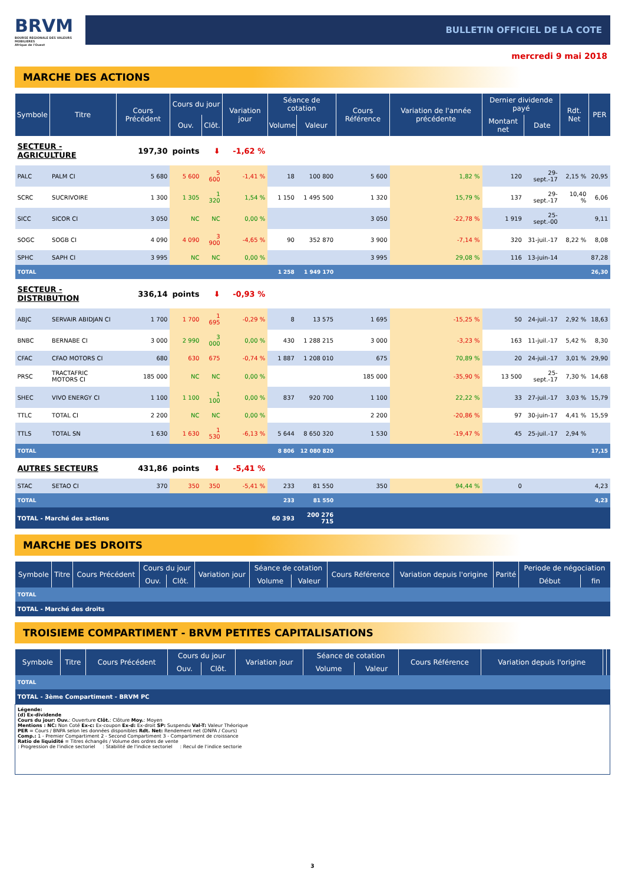BRVM
BOURSE REGIONALE DES VALEURS MOBILIERES
Afrique de l'Ouest
BULLETIN OFFICIEL DE LA COTE
mercredi 9 mai 2018
MARCHE DES ACTIONS
| Symbole | Titre | Cours Précédent | Cours du jour | | Variation jour | Séance de cotation | | Cours Référence | Variation de l'année précédente | Dernier dividende payé | | Rdt. Net | PER |
| --- | --- | --- | --- | --- | --- | --- | --- | --- | --- | --- | --- | --- | --- |
| | | | Ouv. | Clôt. | | Volume | Valeur | | | Montant net | Date | | |
| SECTEUR - AGRICULTURE | | 197,30 | points | ⬇ | -1,62 % | | | | | | | | |
| PALC | PALM CI | 5 680 | 5 600 | 5 600 | -1,41 % | 18 | 100 800 | 5 600 | 1,82 % | 120 | 29-sept.-17 | 2,15 % | 20,95 |
| SCRC | SUCRIVOIRE | 1 300 | 1 305 | 1 320 | 1,54 % | 1 150 | 1 495 500 | 1 320 | 15,79 % | 137 | 29-sept.-17 | 10,40 % | 6,06 |
| SICC | SICOR CI | 3 050 | NC | NC | 0,00 % | | | 3 050 | -22,78 % | 1 919 | 25-sept.-00 | | 9,11 |
| SOGC | SOGB CI | 4 090 | 4 090 | 3 900 | -4,65 % | 90 | 352 870 | 3 900 | -7,14 % | 320 | 31-juil.-17 | 8,22 % | 8,08 |
| SPHC | SAPH CI | 3 995 | NC | NC | 0,00 % | | | 3 995 | 29,08 % | 116 | 13-juin-14 | | 87,28 |
| TOTAL | | | | | | 1 258 | 1 949 170 | | | | | | 26,30 |
| SECTEUR - DISTRIBUTION | | 336,14 | points | ⬇ | -0,93 % | | | | | | | | |
| ABJC | SERVAIR ABIDJAN CI | 1 700 | 1 700 | 1 695 | -0,29 % | 8 | 13 575 | 1 695 | -15,25 % | 50 | 24-juil.-17 | 2,92 % | 18,63 |
| BNBC | BERNABE CI | 3 000 | 2 990 | 3 000 | 0,00 % | 430 | 1 288 215 | 3 000 | -3,23 % | 163 | 11-juil.-17 | 5,42 % | 8,30 |
| CFAC | CFAO MOTORS CI | 680 | 630 | 675 | -0,74 % | 1 887 | 1 208 010 | 675 | 70,89 % | 20 | 24-juil.-17 | 3,01 % | 29,90 |
| PRSC | TRACTAFRIC MOTORS CI | 185 000 | NC | NC | 0,00 % | | | 185 000 | -35,90 % | 13 500 | 25-sept.-17 | 7,30 % | 14,68 |
| SHEC | VIVO ENERGY CI | 1 100 | 1 100 | 1 100 | 0,00 % | 837 | 920 700 | 1 100 | 22,22 % | 33 | 27-juil.-17 | 3,03 % | 15,79 |
| TTLC | TOTAL CI | 2 200 | NC | NC | 0,00 % | | | 2 200 | -20,86 % | 97 | 30-juin-17 | 4,41 % | 15,59 |
| TTLS | TOTAL SN | 1 630 | 1 630 | 1 530 | -6,13 % | 5 644 | 8 650 320 | 1 530 | -19,47 % | 45 | 25-juil.-17 | 2,94 % | |
| TOTAL | | | | | | 8 806 | 12 080 820 | | | | | | 17,15 |
| AUTRES SECTEURS | | 431,86 | points | ⬇ | -5,41 % | | | | | | | | |
| STAC | SETAO CI | 370 | 350 | 350 | -5,41 % | 233 | 81 550 | 350 | 94,44 % | 0 | | | 4,23 |
| TOTAL | | | | | | 233 | 81 550 | | | | | | 4,23 |
| TOTAL - Marché des actions | | | | | | 60 393 | 200 276 715 | | | | | | |
MARCHE DES DROITS
| Symbole | Titre | Cours Précédent | Cours du jour | | Variation jour | Séance de cotation | | Cours Référence | Variation depuis l'origine | Parité | Periode de négociation | |
| --- | --- | --- | --- | --- | --- | --- | --- | --- | --- | --- | --- | --- |
| | | | Ouv. | Clôt. | | Volume | Valeur | | | | Début | fin |
| TOTAL | | | | | | | | | | | | |
| TOTAL - Marché des droits | | | | | | | | | | | | |
TROISIEME COMPARTIMENT - BRVM PETITES CAPITALISATIONS
| Symbole | Titre | Cours Précédent | Cours du jour | | Variation jour | Séance de cotation | | Cours Référence | Variation depuis l'origine | | |
| --- | --- | --- | --- | --- | --- | --- | --- | --- | --- | --- | --- |
| | | | Ouv. | Clôt. | | Volume | Valeur | | | | |
| TOTAL | | | | | | | | | | | |
| TOTAL - 3ème Compartiment - BRVM PC | | | | | | | | | | | |
Légende:
(d) Ex-dividende
Cours du jour: Ouv.: Ouverture Clôt.: Clôture Moy.: Moyen
Mentions : NC: Non Coté Ex-c: Ex-coupon Ex-d: Ex-droit SP: Suspendu Val-T: Valeur Théorique
PER = Cours / BNPA selon les données disponibles Rdt. Net: Rendement net (DNPA / Cours)
Comp.: 1 - Premier Compartiment 2 - Second Compartiment 3 - Compartiment de croissance
Ratio de liquidité = Titres échangés / Volume des ordres de vente
: Progression de l'indice sectoriel : Stabilité de l'indice sectoriel : Recul de l'indice sectorie
3